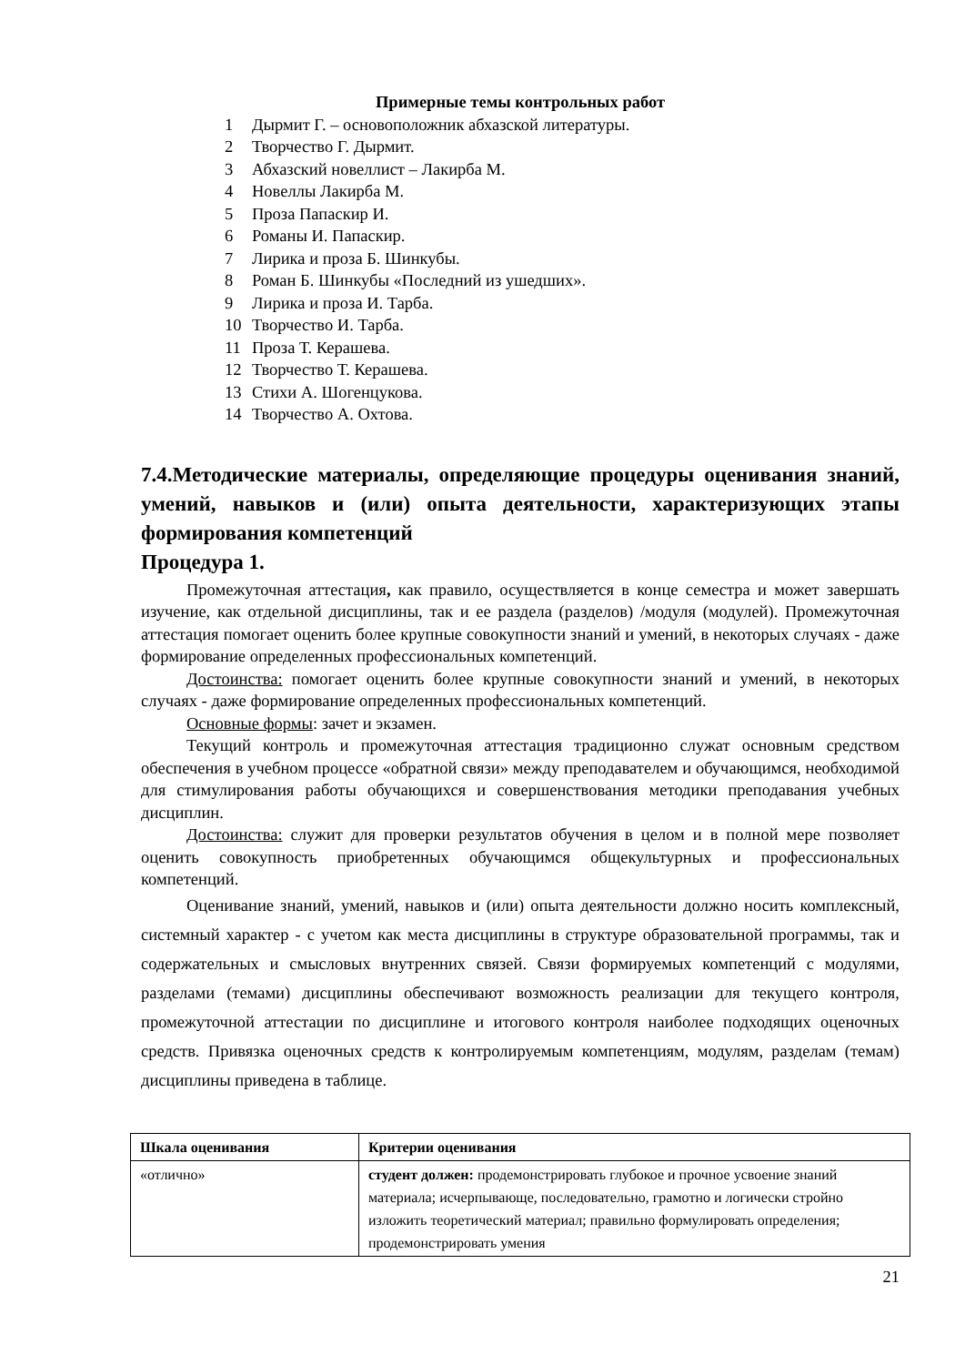Примерные темы контрольных работ
1 Дырмит Г. – основоположник абхазской литературы.
2 Творчество Г. Дырмит.
3 Абхазский новеллист – Лакирба М.
4 Новеллы Лакирба М.
5 Проза Папаскир И.
6 Романы И. Папаскир.
7 Лирика и проза Б. Шинкубы.
8 Роман Б. Шинкубы «Последний из ушедших».
9 Лирика и проза И. Тарба.
10 Творчество И. Тарба.
11 Проза Т. Керашева.
12 Творчество Т. Керашева.
13 Стихи А. Шогенцукова.
14 Творчество А. Охтова.
7.4.Методические материалы, определяющие процедуры оценивания знаний, умений, навыков и (или) опыта деятельности, характеризующих этапы формирования компетенций
Процедура 1.
Промежуточная аттестация, как правило, осуществляется в конце семестра и может завершать изучение, как отдельной дисциплины, так и ее раздела (разделов) /модуля (модулей). Промежуточная аттестация помогает оценить более крупные совокупности знаний и умений, в некоторых случаях - даже формирование определенных профессиональных компетенций.
Достоинства: помогает оценить более крупные совокупности знаний и умений, в некоторых случаях - даже формирование определенных профессиональных компетенций.
Основные формы: зачет и экзамен.
Текущий контроль и промежуточная аттестация традиционно служат основным средством обеспечения в учебном процессе «обратной связи» между преподавателем и обучающимся, необходимой для стимулирования работы обучающихся и совершенствования методики преподавания учебных дисциплин.
Достоинства: служит для проверки результатов обучения в целом и в полной мере позволяет оценить совокупность приобретенных обучающимся общекультурных и профессиональных компетенций.
Оценивание знаний, умений, навыков и (или) опыта деятельности должно носить комплексный, системный характер - с учетом как места дисциплины в структуре образовательной программы, так и содержательных и смысловых внутренних связей. Связи формируемых компетенций с модулями, разделами (темами) дисциплины обеспечивают возможность реализации для текущего контроля, промежуточной аттестации по дисциплине и итогового контроля наиболее подходящих оценочных средств. Привязка оценочных средств к контролируемым компетенциям, модулям, разделам (темам) дисциплины приведена в таблице.
| Шкала оценивания | Критерии оценивания |
| --- | --- |
| «отлично» | студент должен: продемонстрировать глубокое и прочное усвоение знаний материала; исчерпывающе, последовательно, грамотно и логически стройно изложить теоретический материал; правильно формулировать определения; продемонстрировать умения |
21